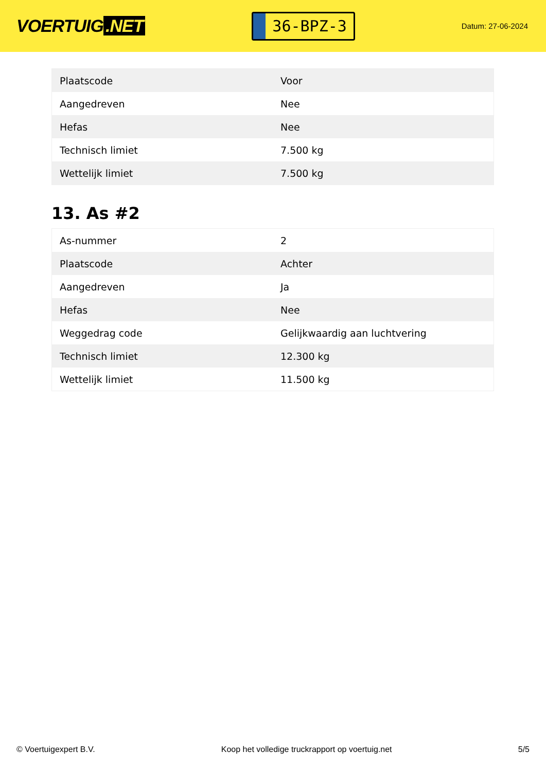VOERTUIG.NET
36-BPZ-3
Datum: 27-06-2024
| Plaatscode | Voor |
| Aangedreven | Nee |
| Hefas | Nee |
| Technisch limiet | 7.500 kg |
| Wettelijk limiet | 7.500 kg |
13. As #2
| As-nummer | 2 |
| Plaatscode | Achter |
| Aangedreven | Ja |
| Hefas | Nee |
| Weggedrag code | Gelijkwaardig aan luchtvering |
| Technisch limiet | 12.300 kg |
| Wettelijk limiet | 11.500 kg |
© Voertuigexpert B.V. Koop het volledige truckrapport op voertuig.net 5/5